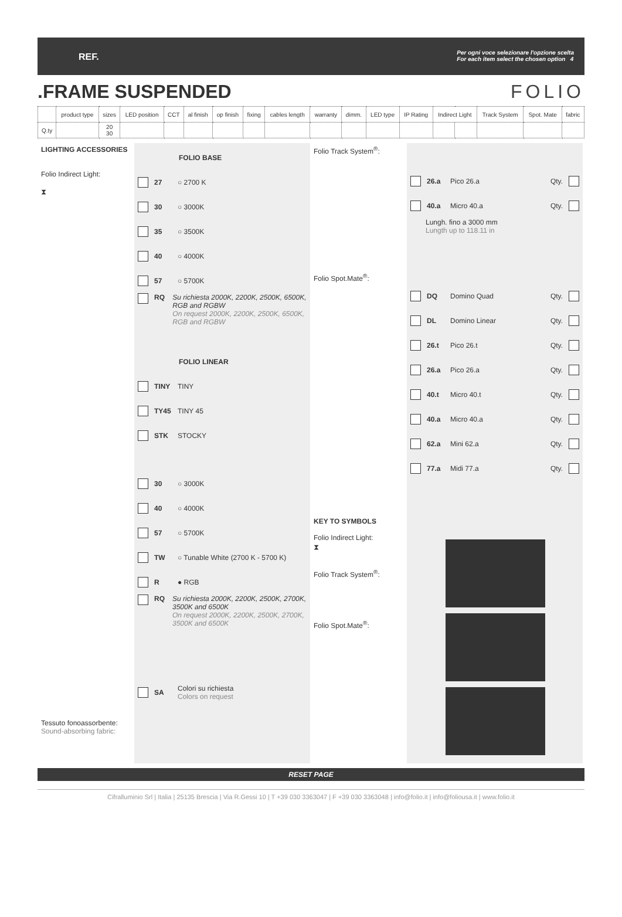REF. Per ogni voce selezionare l'opzione scelta
For each item select the chosen option 4
.FRAME SUSPENDED FOLIO
| | product type | sizes | LED position | CCT | al finish | op finish | fixing | cables length | warranty | dimm. | LED type | IP Rating | Indirect Light | | Track System | Spot. Mate | fabric |
| --- | --- | --- | --- | --- | --- | --- | --- | --- | --- | --- | --- | --- | --- | --- | --- | --- | --- |
| Q.ty | | 20 30 | | | | | | | | | | | | | | | |
LIGHTING ACCESSORIES
Folio Indirect Light:
⧗
Tessuto fonoassorbente:
Sound-absorbing fabric:
FOLIO BASE
27 ○ 2700 K
30 ○ 3000K
35 ○ 3500K
40 ○ 4000K
57 ○ 5700K
RQ Su richiesta 2000K, 2200K, 2500K, 6500K, RGB and RGBW
On request 2000K, 2200K, 2500K, 6500K, RGB and RGBW
FOLIO LINEAR
TINY TINY
TY45 TINY 45
STK STOCKY
30 ○ 3000K
40 ○ 4000K
57 ○ 5700K
TW ○ Tunable White (2700 K - 5700 K)
R ● RGB
RQ Su richiesta 2000K, 2200K, 2500K, 2700K, 3500K and 6500K
On request 2000K, 2200K, 2500K, 2700K, 3500K and 6500K
SA Colori su richiesta
Colors on request
Folio Track System<sup>®</sup>:
Folio Spot.Mate<sup>®</sup>:
KEY TO SYMBOLS
Folio Indirect Light:
⧗
Folio Track System<sup>®</sup>:
Folio Spot.Mate<sup>®</sup>:
26.a Pico 26.a Qty.
40.a Micro 40.a Qty.
Lungh. fino a 3000 mm
Lungth up to 118.11 in
DQ Domino Quad Qty.
DL Domino Linear Qty.
26.t Pico 26.t Qty.
26.a Pico 26.a Qty.
40.t Micro 40.t Qty.
40.a Micro 40.a Qty.
62.a Mini 62.a Qty.
77.a Midi 77.a Qty.
RESET PAGE
Cifralluminio Srl | Italia | 25135 Brescia | Via R.Gessi 10 | T +39 030 3363047 | F +39 030 3363048 | info@folio.it | info@foliousa.it | www.folio.it